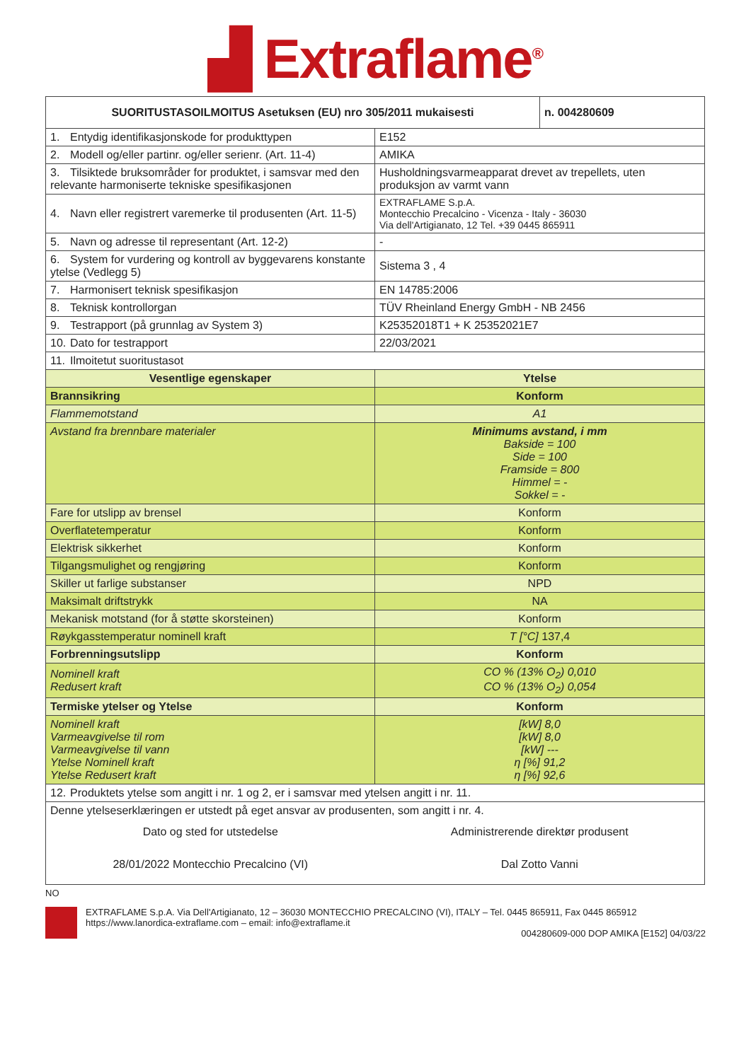▟ Extraflame<sup>®</sup>
| SUORITUSTASOILMOITUS Asetuksen (EU) nro 305/2011 mukaisesti | | n. 004280609 |
| 1. Entydig identifikasjonskode for produkttypen | E152 | |
| 2. Modell og/eller partinr. og/eller serienr. (Art. 11-4) | AMIKA | |
| 3. Tilsiktede bruksområder for produktet, i samsvar med den relevante harmoniserte tekniske spesifikasjonen | Husholdningsvarmeapparat drevet av trepellets, uten produksjon av varmt vann | |
| 4. Navn eller registrert varemerke til produsenten (Art. 11-5) | EXTRAFLAME S.p.A. Montecchio Precalcino - Vicenza - Italy - 36030 Via dell'Artigianato, 12 Tel. +39 0445 865911 | |
| 5. Navn og adresse til representant (Art. 12-2) | - | |
| 6. System for vurdering og kontroll av byggevarens konstante ytelse (Vedlegg 5) | Sistema 3 , 4 | |
| 7. Harmonisert teknisk spesifikasjon | EN 14785:2006 | |
| 8. Teknisk kontrollorgan | TÜV Rheinland Energy GmbH - NB 2456 | |
| 9. Testrapport (på grunnlag av System 3) | K25352018T1 + K 25352021E7 | |
| 10. Dato for testrapport | 22/03/2021 | |
| 11. Ilmoitetut suoritustasot | | |
| Vesentlige egenskaper | Ytelse | |
| Brannsikring | Konform | |
| Flammemotstand | A1 | |
| Avstand fra brennbare materialer | Minimums avstand, i mm Bakside = 100 Side = 100 Framside = 800 Himmel = - Sokkel = - | |
| Fare for utslipp av brensel | Konform | |
| Overflatetemperatur | Konform | |
| Elektrisk sikkerhet | Konform | |
| Tilgangsmulighet og rengjøring | Konform | |
| Skiller ut farlige substanser | NPD | |
| Maksimalt driftstrykk | NA | |
| Mekanisk motstand (for å støtte skorsteinen) | Konform | |
| Røykgasstemperatur nominell kraft | T [°C] 137,4 | |
| Forbrenningsutslipp | Konform | |
| Nominell kraft Redusert kraft | CO % (13% O<sub>2</sub>) 0,010 CO % (13% O<sub>2</sub>) 0,054 | |
| Termiske ytelser og Ytelse | Konform | |
| Nominell kraft Varmeavgivelse til rom Varmeavgivelse til vann Ytelse Nominell kraft Ytelse Redusert kraft | [kW] 8,0 [kW] 8,0 [kW] --- η [%] 91,2 η [%] 92,6 | |
| 12. Produktets ytelse som angitt i nr. 1 og 2, er i samsvar med ytelsen angitt i nr. 11. | | |
| Denne ytelseserklæringen er utstedt på eget ansvar av produsenten, som angitt i nr. 4. | | |
| Dato og sted for utstedelse | Administrerende direktør produsent | |
| 28/01/2022 Montecchio Precalcino (VI) | Dal Zotto Vanni | |
NO
EXTRAFLAME S.p.A. Via Dell'Artigianato, 12 – 36030 MONTECCHIO PRECALCINO (VI), ITALY – Tel. 0445 865911, Fax 0445 865912
https://www.lanordica-extraflame.com – email: info@extraflame.it
004280609-000 DOP AMIKA [E152] 04/03/22